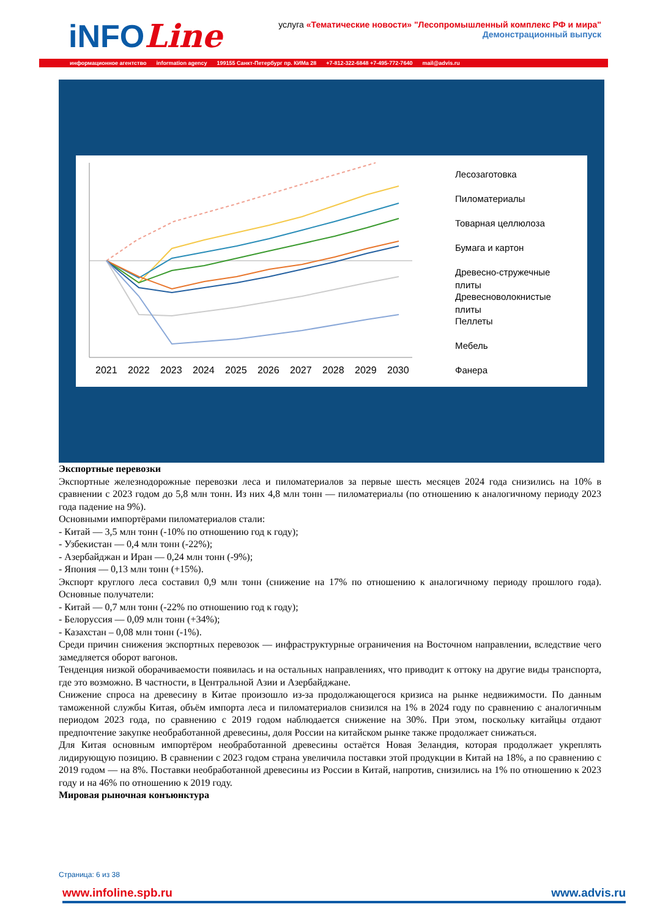iNFOLine
услуга «Тематические новости» "Лесопромышленный комплекс РФ и мира"
Демонстрационный выпуск
информационное агентство information agency 199155 Санкт-Петербург пр. КИМа 28 +7-812-322-6848 +7-495-772-7640 mail@advis.ru
2021
2022
2023
2024
2025
2026
2027
2028
2029
2030
Лесозаготовка
Пиломатериалы
Товарная целлюлоза
Бумага и картон
Древесно-стружечные
плиты
Древесноволокнистые
плиты
Пеллеты
Мебель
Фанера
Экспортные перевозки
Экспортные железнодорожные перевозки леса и пиломатериалов за первые шесть месяцев 2024 года снизились на 10% в сравнении с 2023 годом до 5,8 млн тонн. Из них 4,8 млн тонн — пиломатериалы (по отношению к аналогичному периоду 2023 года падение на 9%).
Основными импортёрами пиломатериалов стали:
- Китай — 3,5 млн тонн (-10% по отношению год к году);
- Узбекистан — 0,4 млн тонн (-22%);
- Азербайджан и Иран — 0,24 млн тонн (-9%);
- Япония — 0,13 млн тонн (+15%).
Экспорт круглого леса составил 0,9 млн тонн (снижение на 17% по отношению к аналогичному периоду прошлого года). Основные получатели:
- Китай — 0,7 млн тонн (-22% по отношению год к году);
- Белоруссия — 0,09 млн тонн (+34%);
- Казахстан – 0,08 млн тонн (-1%).
Среди причин снижения экспортных перевозок — инфраструктурные ограничения на Восточном направлении, вследствие чего замедляется оборот вагонов.
Тенденция низкой оборачиваемости появилась и на остальных направлениях, что приводит к оттоку на другие виды транспорта, где это возможно. В частности, в Центральной Азии и Азербайджане.
Снижение спроса на древесину в Китае произошло из-за продолжающегося кризиса на рынке недвижимости. По данным таможенной службы Китая, объём импорта леса и пиломатериалов снизился на 1% в 2024 году по сравнению с аналогичным периодом 2023 года, по сравнению с 2019 годом наблюдается снижение на 30%. При этом, поскольку китайцы отдают предпочтение закупке необработанной древесины, доля России на китайском рынке также продолжает снижаться.
Для Китая основным импортёром необработанной древесины остаётся Новая Зеландия, которая продолжает укреплять лидирующую позицию. В сравнении с 2023 годом страна увеличила поставки этой продукции в Китай на 18%, а по сравнению с 2019 годом — на 8%. Поставки необработанной древесины из России в Китай, напротив, снизились на 1% по отношению к 2023 году и на 46% по отношению к 2019 году.
Мировая рыночная конъюнктура
Страница: 6 из 38
www.infoline.spb.ru www.advis.ru